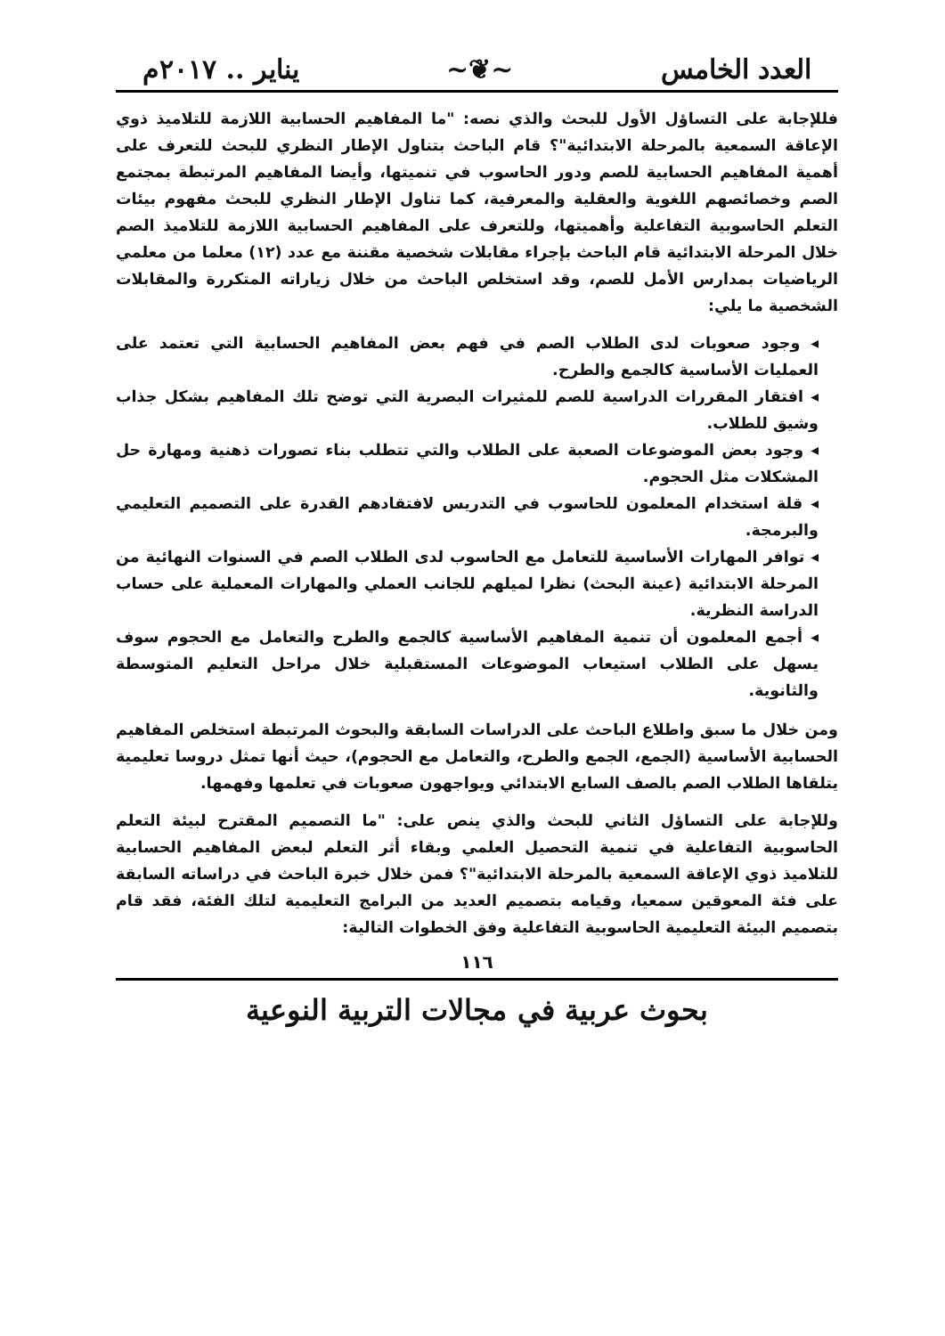العدد الخامس ~❦~ يناير .. ٢٠١٧م
فللإجابة على التساؤل الأول للبحث والذي نصه: "ما المفاهيم الحسابية اللازمة للتلاميذ ذوي الإعاقة السمعية بالمرحلة الابتدائية"؟ قام الباحث بتناول الإطار النظري للبحث للتعرف على أهمية المفاهيم الحسابية للصم ودور الحاسوب في تنميتها، وأيضا المفاهيم المرتبطة بمجتمع الصم وخصائصهم اللغوية والعقلية والمعرفية، كما تناول الإطار النظري للبحث مفهوم بيئات التعلم الحاسوبية التفاعلية وأهميتها، وللتعرف على المفاهيم الحسابية اللازمة للتلاميذ الصم خلال المرحلة الابتدائية قام الباحث بإجراء مقابلات شخصية مقننة مع عدد (١٢) معلما من معلمي الرياضيات بمدارس الأمل للصم، وقد استخلص الباحث من خلال زياراته المتكررة والمقابلات الشخصية ما يلي:
◂ وجود صعوبات لدى الطلاب الصم في فهم بعض المفاهيم الحسابية التي تعتمد على العمليات الأساسية كالجمع والطرح.
◂ افتقار المقررات الدراسية للصم للمثيرات البصرية التي توضح تلك المفاهيم بشكل جذاب وشيق للطلاب.
◂ وجود بعض الموضوعات الصعبة على الطلاب والتي تتطلب بناء تصورات ذهنية ومهارة حل المشكلات مثل الحجوم.
◂ قلة استخدام المعلمون للحاسوب في التدريس لافتقادهم القدرة على التصميم التعليمي والبرمجة.
◂ توافر المهارات الأساسية للتعامل مع الحاسوب لدى الطلاب الصم في السنوات النهائية من المرحلة الابتدائية (عينة البحث) نظرا لميلهم للجانب العملي والمهارات المعملية على حساب الدراسة النظرية.
◂ أجمع المعلمون أن تنمية المفاهيم الأساسية كالجمع والطرح والتعامل مع الحجوم سوف يسهل على الطلاب استيعاب الموضوعات المستقبلية خلال مراحل التعليم المتوسطة والثانوية.
ومن خلال ما سبق واطلاع الباحث على الدراسات السابقة والبحوث المرتبطة استخلص المفاهيم الحسابية الأساسية (الجمع، الجمع والطرح، والتعامل مع الحجوم)، حيث أنها تمثل دروسا تعليمية يتلقاها الطلاب الصم بالصف السابع الابتدائي ويواجهون صعوبات في تعلمها وفهمها.
وللإجابة على التساؤل الثاني للبحث والذي ينص على: "ما التصميم المقترح لبيئة التعلم الحاسوبية التفاعلية في تنمية التحصيل العلمي وبقاء أثر التعلم لبعض المفاهيم الحسابية للتلاميذ ذوي الإعاقة السمعية بالمرحلة الابتدائية"؟ فمن خلال خبرة الباحث في دراساته السابقة على فئة المعوقين سمعيا، وقيامه بتصميم العديد من البرامج التعليمية لتلك الفئة، فقد قام بتصميم البيئة التعليمية الحاسوبية التفاعلية وفق الخطوات التالية:
١١٦
بحوث عربية في مجالات التربية النوعية